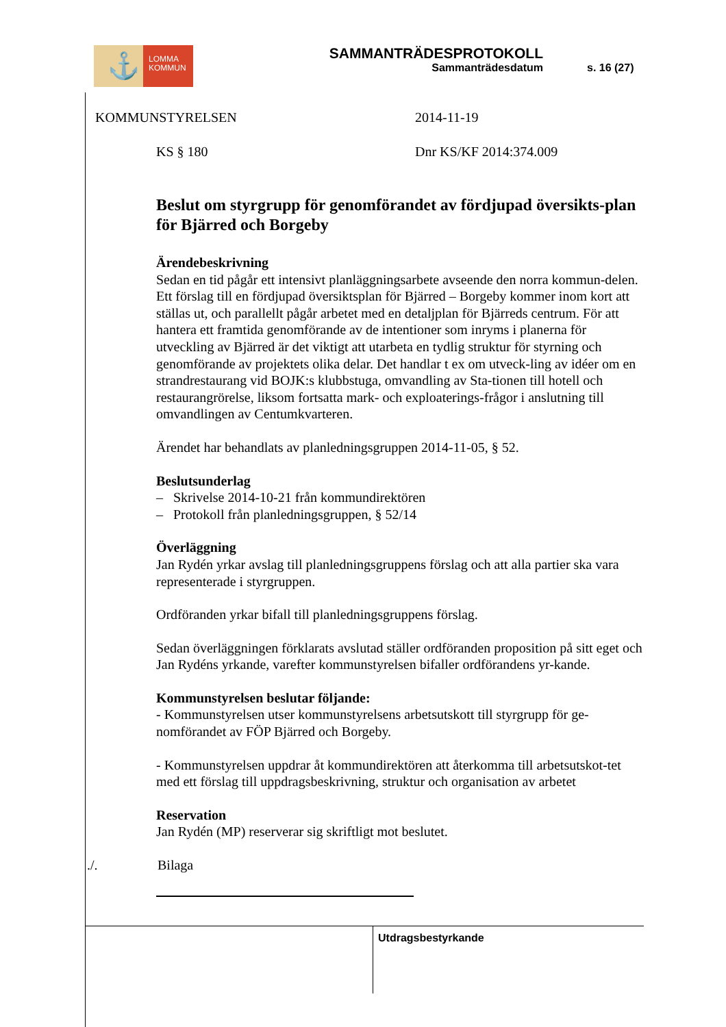⚓
LOMMA
KOMMUN
SAMMANTRÄDESPROTOKOLL
Sammanträdesdatum
s. 16 (27)
KOMMUNSTYRELSEN 2014-11-19
KS § 180 Dnr KS/KF 2014:374.009
Beslut om styrgrupp för genomförandet av fördjupad översikts-plan för Bjärred och Borgeby
Ärendebeskrivning
Sedan en tid pågår ett intensivt planläggningsarbete avseende den norra kommun-delen. Ett förslag till en fördjupad översiktsplan för Bjärred – Borgeby kommer inom kort att ställas ut, och parallellt pågår arbetet med en detaljplan för Bjärreds centrum. För att hantera ett framtida genomförande av de intentioner som inryms i planerna för utveckling av Bjärred är det viktigt att utarbeta en tydlig struktur för styrning och genomförande av projektets olika delar. Det handlar t ex om utveck-ling av idéer om en strandrestaurang vid BOJK:s klubbstuga, omvandling av Sta-tionen till hotell och restaurangrörelse, liksom fortsatta mark- och exploaterings-frågor i anslutning till omvandlingen av Centumkvarteren.
Ärendet har behandlats av planledningsgruppen 2014-11-05, § 52.
Beslutsunderlag
– Skrivelse 2014-10-21 från kommundirektören
– Protokoll från planledningsgruppen, § 52/14
Överläggning
Jan Rydén yrkar avslag till planledningsgruppens förslag och att alla partier ska vara representerade i styrgruppen.
Ordföranden yrkar bifall till planledningsgruppens förslag.
Sedan överläggningen förklarats avslutad ställer ordföranden proposition på sitt eget och Jan Rydéns yrkande, varefter kommunstyrelsen bifaller ordförandens yr-kande.
Kommunstyrelsen beslutar följande:
- Kommunstyrelsen utser kommunstyrelsens arbetsutskott till styrgrupp för ge-nomförandet av FÖP Bjärred och Borgeby.
- Kommunstyrelsen uppdrar åt kommundirektören att återkomma till arbetsutskot-tet med ett förslag till uppdragsbeskrivning, struktur och organisation av arbetet
Reservation
Jan Rydén (MP) reserverar sig skriftligt mot beslutet.
./. Bilaga
Utdragsbestyrkande